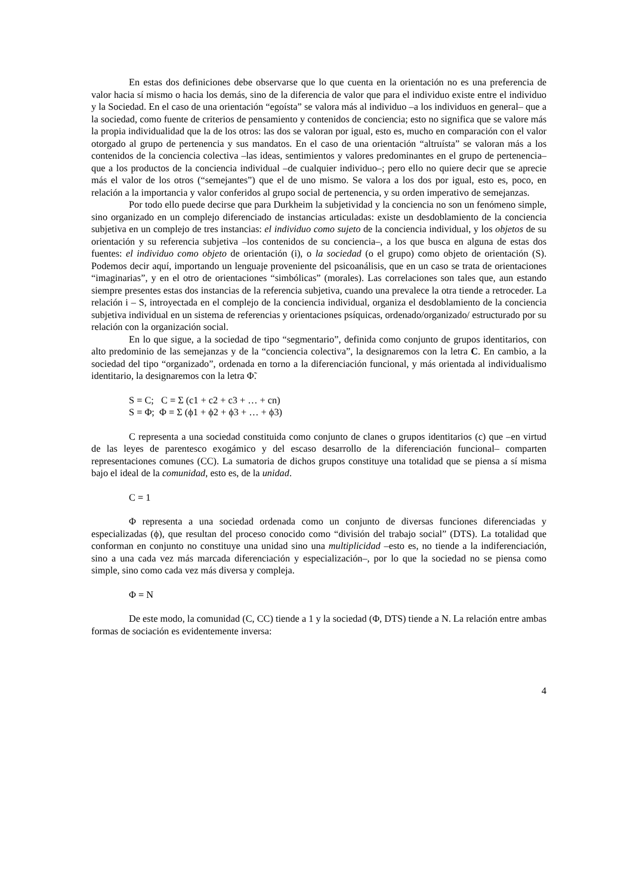En estas dos definiciones debe observarse que lo que cuenta en la orientación no es una preferencia de valor hacia sí mismo o hacia los demás, sino de la diferencia de valor que para el individuo existe entre el individuo y la Sociedad. En el caso de una orientación “egoísta” se valora más al individuo –a los individuos en general– que a la sociedad, como fuente de criterios de pensamiento y contenidos de conciencia; esto no significa que se valore más la propia individualidad que la de los otros: las dos se valoran por igual, esto es, mucho en comparación con el valor otorgado al grupo de pertenencia y sus mandatos. En el caso de una orientación “altruísta” se valoran más a los contenidos de la conciencia colectiva –las ideas, sentimientos y valores predominantes en el grupo de pertenencia– que a los productos de la conciencia individual –de cualquier individuo–; pero ello no quiere decir que se aprecie más el valor de los otros (“semejantes”) que el de uno mismo. Se valora a los dos por igual, esto es, poco, en relación a la importancia y valor conferidos al grupo social de pertenencia, y su orden imperativo de semejanzas.
Por todo ello puede decirse que para Durkheim la subjetividad y la conciencia no son un fenómeno simple, sino organizado en un complejo diferenciado de instancias articuladas: existe un desdoblamiento de la conciencia subjetiva en un complejo de tres instancias: el individuo como sujeto de la conciencia individual, y los objetos de su orientación y su referencia subjetiva –los contenidos de su conciencia–, a los que busca en alguna de estas dos fuentes: el individuo como objeto de orientación (i), o la sociedad (o el grupo) como objeto de orientación (S). Podemos decir aquí, importando un lenguaje proveniente del psicoanálisis, que en un caso se trata de orientaciones “imaginarias”, y en el otro de orientaciones “simbólicas” (morales). Las correlaciones son tales que, aun estando siempre presentes estas dos instancias de la referencia subjetiva, cuando una prevalece la otra tiende a retroceder. La relación i – S, introyectada en el complejo de la conciencia individual, organiza el desdoblamiento de la conciencia subjetiva individual en un sistema de referencias y orientaciones psíquicas, ordenado/organizado/ estructurado por su relación con la organización social.
En lo que sigue, a la sociedad de tipo “segmentario”, definida como conjunto de grupos identitarios, con alto predominio de las semejanzas y de la “conciencia colectiva”, la designaremos con la letra C. En cambio, a la sociedad del tipo “organizado”, ordenada en torno a la diferenciación funcional, y más orientada al individualismo identitario, la designaremos con la letra Φ̃.
S = C; C = Σ (c1 + c2 + c3 + … + cn)
S = Φ; Φ = Σ (ϕ1 + ϕ2 + ϕ3 + … + ϕ3)
C representa a una sociedad constituida como conjunto de clanes o grupos identitarios (c) que –en virtud de las leyes de parentesco exogámico y del escaso desarrollo de la diferenciación funcional– comparten representaciones comunes (CC). La sumatoria de dichos grupos constituye una totalidad que se piensa a sí misma bajo el ideal de la comunidad, esto es, de la unidad.
C = 1
Φ representa a una sociedad ordenada como un conjunto de diversas funciones diferenciadas y especializadas (ϕ), que resultan del proceso conocido como “división del trabajo social” (DTS). La totalidad que conforman en conjunto no constituye una unidad sino una multiplicidad –esto es, no tiende a la indiferenciación, sino a una cada vez más marcada diferenciación y especialización–, por lo que la sociedad no se piensa como simple, sino como cada vez más diversa y compleja.
Φ = N
De este modo, la comunidad (C, CC) tiende a 1 y la sociedad (Φ, DTS) tiende a N. La relación entre ambas formas de sociación es evidentemente inversa:
4